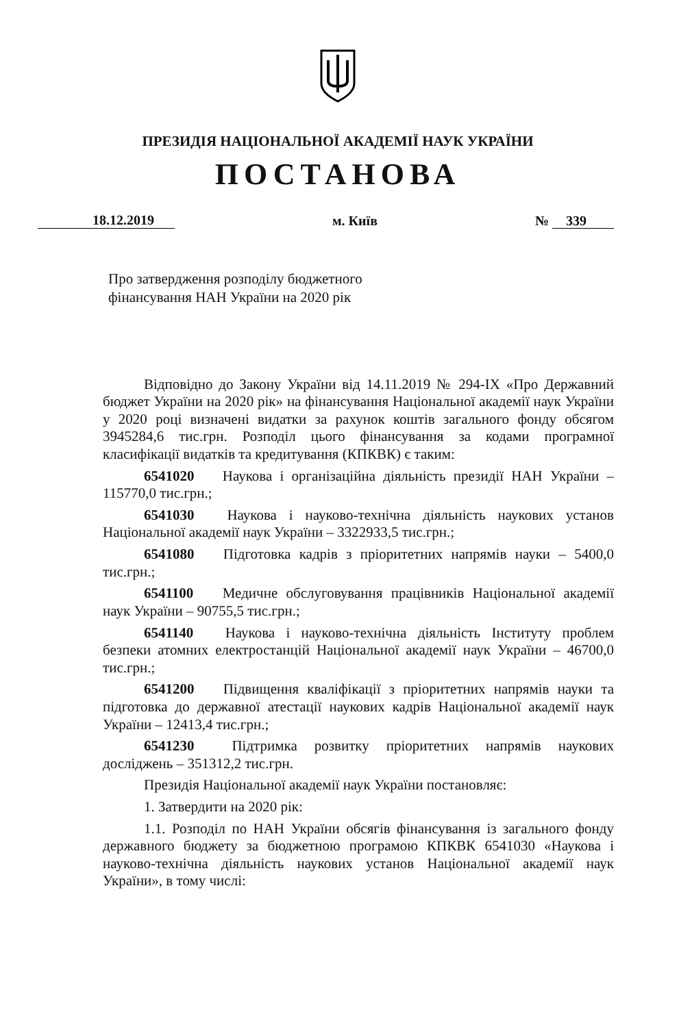ПРЕЗИДІЯ НАЦІОНАЛЬНОЇ АКАДЕМІЇ НАУК УКРАЇНИ
ПОСТАНОВА
18.12.2019 м. Київ № 339
Про затвердження розподілу бюджетного
фінансування НАН України на 2020 рік
Відповідно до Закону України від 14.11.2019 № 294-IX «Про Державний бюджет України на 2020 рік» на фінансування Національної академії наук України у 2020 році визначені видатки за рахунок коштів загального фонду обсягом 3945284,6 тис.грн. Розподіл цього фінансування за кодами програмної класифікації видатків та кредитування (КПКВК) є таким:
6541020 Наукова і організаційна діяльність президії НАН України – 115770,0 тис.грн.;
6541030 Наукова і науково-технічна діяльність наукових установ Національної академії наук України – 3322933,5 тис.грн.;
6541080 Підготовка кадрів з пріоритетних напрямів науки – 5400,0 тис.грн.;
6541100 Медичне обслуговування працівників Національної академії наук України – 90755,5 тис.грн.;
6541140 Наукова і науково-технічна діяльність Інституту проблем безпеки атомних електростанцій Національної академії наук України – 46700,0 тис.грн.;
6541200 Підвищення кваліфікації з пріоритетних напрямів науки та підготовка до державної атестації наукових кадрів Національної академії наук України – 12413,4 тис.грн.;
6541230 Підтримка розвитку пріоритетних напрямів наукових досліджень – 351312,2 тис.грн.
Президія Національної академії наук України постановляє:
1. Затвердити на 2020 рік:
1.1. Розподіл по НАН України обсягів фінансування із загального фонду державного бюджету за бюджетною програмою КПКВК 6541030 «Наукова і науково-технічна діяльність наукових установ Національної академії наук України», в тому числі: